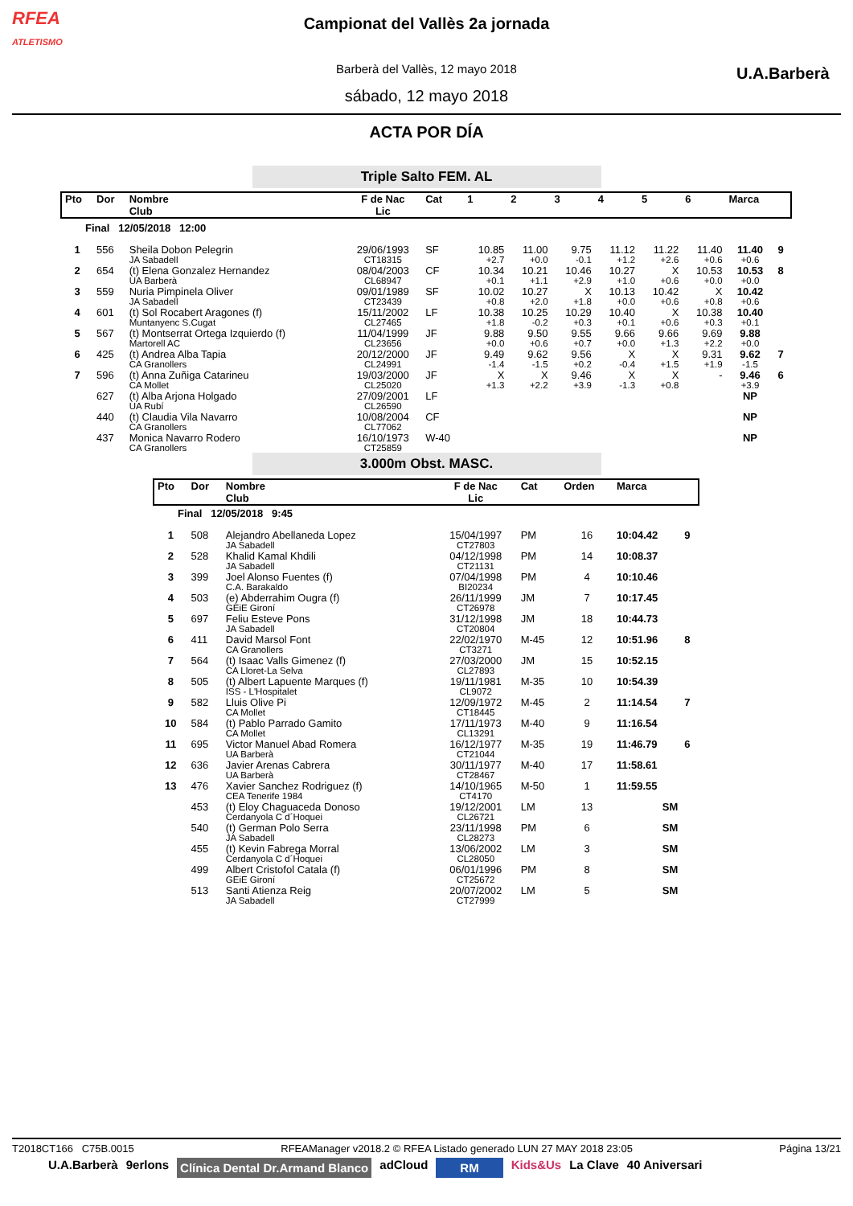RFEA
ATLETISMO
Campionat del Vallès 2a jornada
Barberà del Vallès, 12 mayo 2018
sábado, 12 mayo 2018
U.A.Barberà
ACTA POR DÍA
Triple Salto FEM. AL
| Pto | Dor | Nombre Club | F de Nac Lic | Cat | 1 | 2 | 3 | 4 | 5 | 6 | Marca | |
| --- | --- | --- | --- | --- | --- | --- | --- | --- | --- | --- | --- | --- |
| Final 12/05/2018 12:00 | | | | | | | | | | | | |
| 1 | 556 | Sheila Dobon Pelegrin JA Sabadell | 29/06/1993 CT18315 | SF | 10.85 +2.7 | 11.00 +0.0 | 9.75 -0.1 | 11.12 +1.2 | 11.22 +2.6 | 11.40 +0.6 | 11.40 +0.6 | 9 |
| 2 | 654 | (t) Elena Gonzalez Hernandez UA Barberà | 08/04/2003 CL68947 | CF | 10.34 +0.1 | 10.21 +1.1 | 10.46 +2.9 | 10.27 +1.0 | X +0.6 | 10.53 +0.0 | 10.53 +0.0 | 8 |
| 3 | 559 | Nuria Pimpinela Oliver JA Sabadell | 09/01/1989 CT23439 | SF | 10.02 +0.8 | 10.27 +2.0 | X +1.8 | 10.13 +0.0 | 10.42 +0.6 | X +0.8 | 10.42 +0.6 | |
| 4 | 601 | (t) Sol Rocabert Aragones (f) Muntanyenc S.Cugat | 15/11/2002 CL27465 | LF | 10.38 +1.8 | 10.25 -0.2 | 10.29 +0.3 | 10.40 +0.1 | X +0.6 | 10.38 +0.3 | 10.40 +0.1 | |
| 5 | 567 | (t) Montserrat Ortega Izquierdo (f) Martorell AC | 11/04/1999 CL23656 | JF | 9.88 +0.0 | 9.50 +0.6 | 9.55 +0.7 | 9.66 +0.0 | 9.66 +1.3 | 9.69 +2.2 | 9.88 +0.0 | |
| 6 | 425 | (t) Andrea Alba Tapia CA Granollers | 20/12/2000 CL24991 | JF | 9.49 -1.4 | 9.62 -1.5 | 9.56 +0.2 | X -0.4 | X +1.5 | 9.31 +1.9 | 9.62 -1.5 | 7 |
| 7 | 596 | (t) Anna Zuñiga Catarineu CA Mollet | 19/03/2000 CL25020 | JF | X +1.3 | X +2.2 | 9.46 +3.9 | X -1.3 | X +0.8 | - | 9.46 +3.9 | 6 |
| | 627 | (t) Alba Arjona Holgado UA Rubí | 27/09/2001 CL26590 | LF | | | | | | | NP | |
| | 440 | (t) Claudia Vila Navarro CA Granollers | 10/08/2004 CL77062 | CF | | | | | | | NP | |
| | 437 | Monica Navarro Rodero CA Granollers | 16/10/1973 CT25859 | W-40 | | | | | | | NP | |
3.000m Obst. MASC.
| Pto | Dor | Nombre Club | F de Nac Lic | Cat | Orden | Marca | |
| --- | --- | --- | --- | --- | --- | --- | --- |
| Final 12/05/2018 9:45 | | | | | | | |
| 1 | 508 | Alejandro Abellaneda Lopez JA Sabadell | 15/04/1997 CT27803 | PM | 16 | 10:04.42 | 9 |
| 2 | 528 | Khalid Kamal Khdili JA Sabadell | 04/12/1998 CT21131 | PM | 14 | 10:08.37 | |
| 3 | 399 | Joel Alonso Fuentes (f) C.A. Barakaldo | 07/04/1998 BI20234 | PM | 4 | 10:10.46 | |
| 4 | 503 | (e) Abderrahim Ougra (f) GEiE Gironí | 26/11/1999 CT26978 | JM | 7 | 10:17.45 | |
| 5 | 697 | Feliu Esteve Pons JA Sabadell | 31/12/1998 CT20804 | JM | 18 | 10:44.73 | |
| 6 | 411 | David Marsol Font CA Granollers | 22/02/1970 CT3271 | M-45 | 12 | 10:51.96 | 8 |
| 7 | 564 | (t) Isaac Valls Gimenez (f) CA Lloret-La Selva | 27/03/2000 CL27893 | JM | 15 | 10:52.15 | |
| 8 | 505 | (t) Albert Lapuente Marques (f) ISS - L'Hospitalet | 19/11/1981 CL9072 | M-35 | 10 | 10:54.39 | |
| 9 | 582 | Lluis Olive Pi CA Mollet | 12/09/1972 CT18445 | M-45 | 2 | 11:14.54 | 7 |
| 10 | 584 | (t) Pablo Parrado Gamito CA Mollet | 17/11/1973 CL13291 | M-40 | 9 | 11:16.54 | |
| 11 | 695 | Victor Manuel Abad Romera UA Barberà | 16/12/1977 CT21044 | M-35 | 19 | 11:46.79 | 6 |
| 12 | 636 | Javier Arenas Cabrera UA Barberà | 30/11/1977 CT28467 | M-40 | 17 | 11:58.61 | |
| 13 | 476 | Xavier Sanchez Rodriguez (f) CEA Tenerife 1984 | 14/10/1965 CT4170 | M-50 | 1 | 11:59.55 | |
| | 453 | (t) Eloy Chaguaceda Donoso Cerdanyola C d´Hoquei | 19/12/2001 CL26721 | LM | 13 | SM | |
| | 540 | (t) German Polo Serra JA Sabadell | 23/11/1998 CL28273 | PM | 6 | SM | |
| | 455 | (t) Kevin Fabrega Morral Cerdanyola C d´Hoquei | 13/06/2002 CL28050 | LM | 3 | SM | |
| | 499 | Albert Cristofol Catala (f) GEiE Gironí | 06/01/1996 CT25672 | PM | 8 | SM | |
| | 513 | Santi Atienza Reig JA Sabadell | 20/07/2002 CT27999 | LM | 5 | SM | |
T2018CT166 C75B.0015 RFEAManager v2018.2 © RFEA Listado generado LUN 27 MAY 2018 23:05 Página 13/21
U.A.Barberà 9erlons Clínica Dental Dr.Armand Blanco adCloud RM Kids&Us La Clave 40 Aniversari